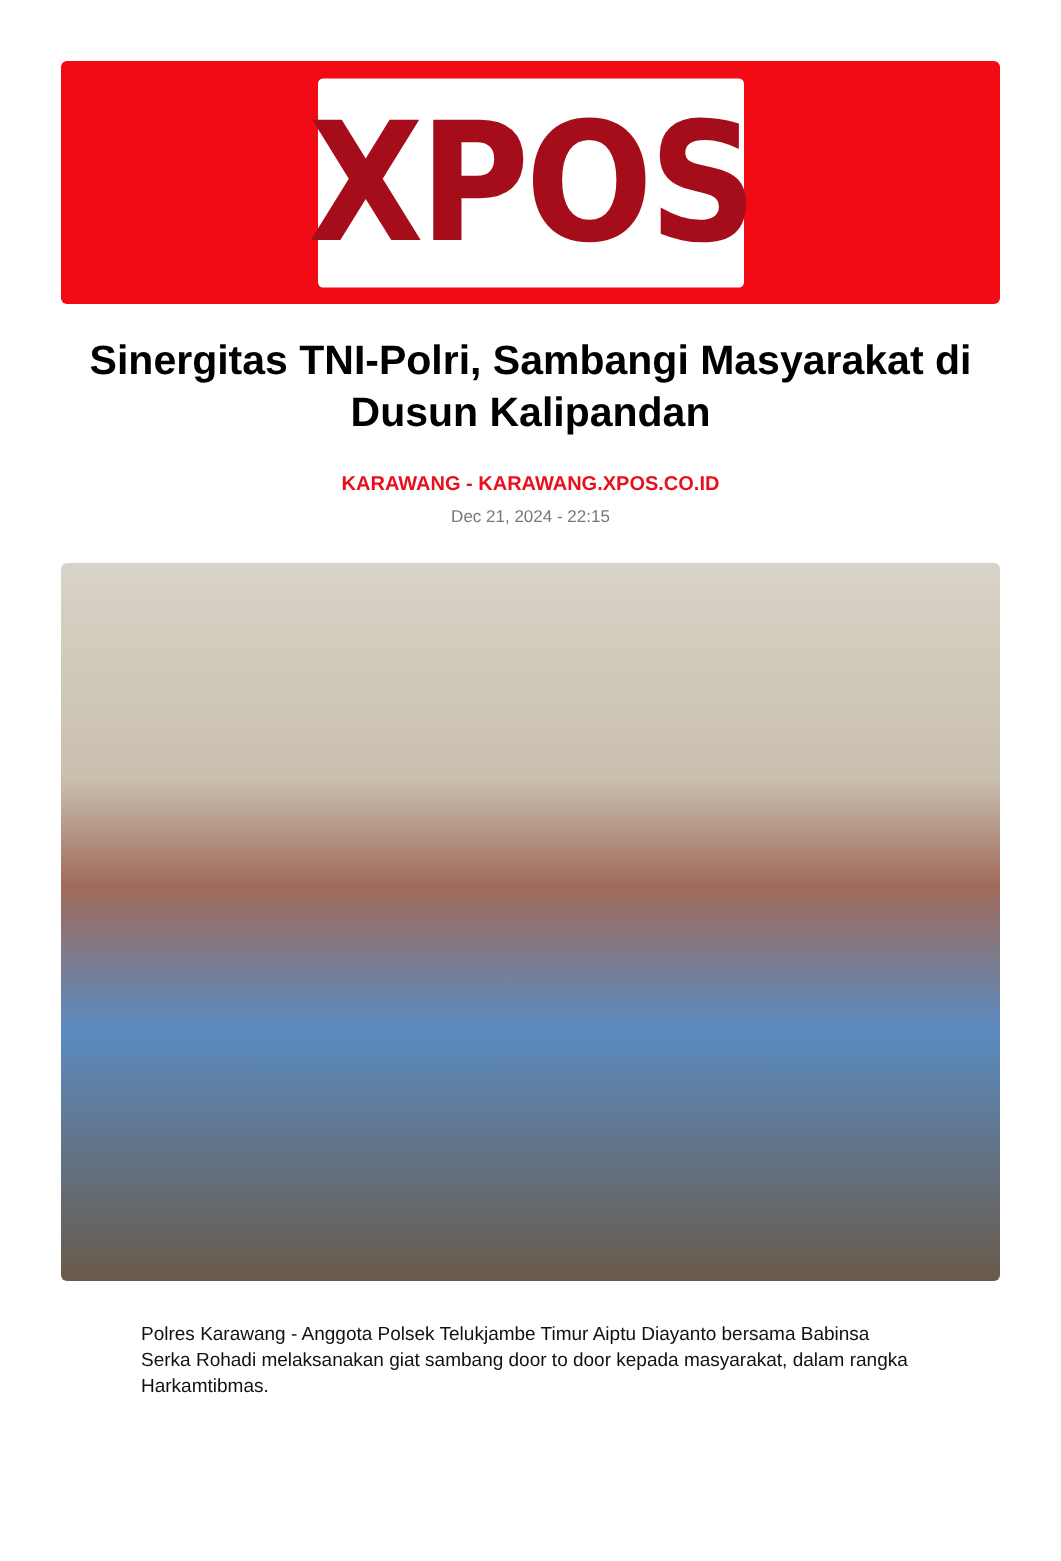XPOS
Sinergitas TNI-Polri, Sambangi Masyarakat di Dusun Kalipandan
KARAWANG - KARAWANG.XPOS.CO.ID
Dec 21, 2024 - 22:15
Polres Karawang - Anggota Polsek Telukjambe Timur Aiptu Diayanto bersama Babinsa Serka Rohadi melaksanakan giat sambang door to door kepada masyarakat, dalam rangka Harkamtibmas.